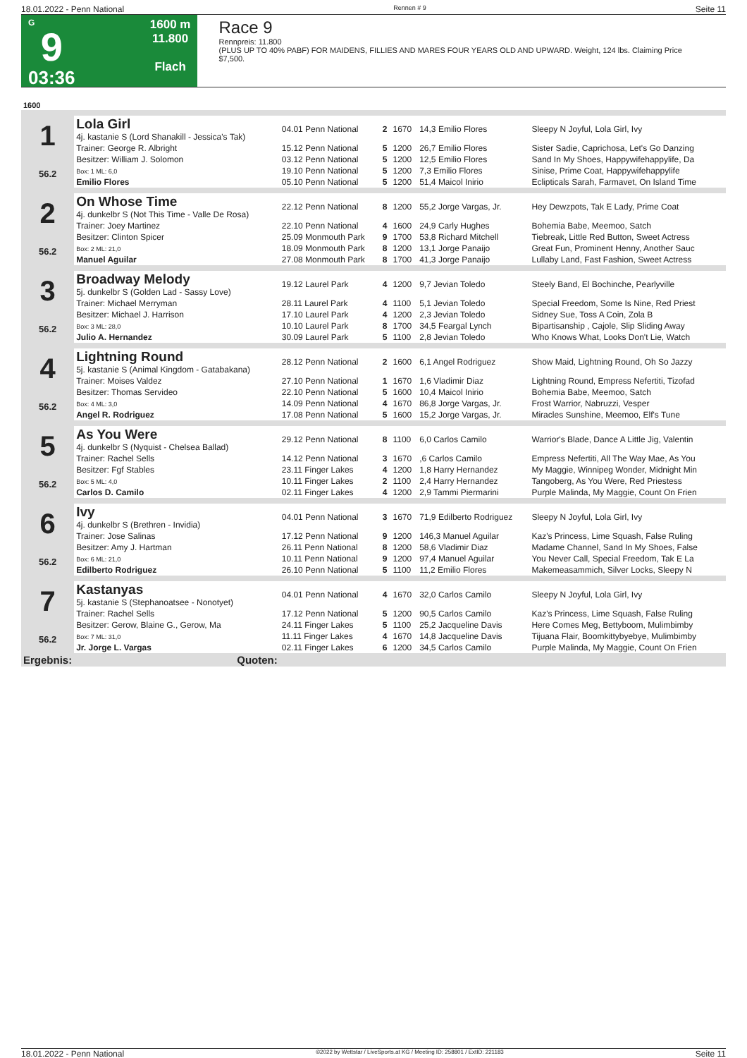18.01.2022 - Penn National Rennen # 9 Seite 11
G
9
03:36
1600 m
11.800
Flach
Race 9
Rennpreis: 11.800
(PLUS UP TO 40% PABF) FOR MAIDENS, FILLIES AND MARES FOUR YEARS OLD AND UPWARD. Weight, 124 lbs. Claiming Price $7,500.
| 1600 | | | | | | |
| 1 56.2 | Lola Girl 4j. kastanie S (Lord Shanakill - Jessica's Tak) | 04.01 Penn National | 2 | 1670 | 14,3 Emilio Flores | Sleepy N Joyful, Lola Girl, Ivy |
| | Trainer: George R. Albright | 15.12 Penn National | 5 | 1200 | 26,7 Emilio Flores | Sister Sadie, Caprichosa, Let's Go Danzing |
| | Besitzer: William J. Solomon | 03.12 Penn National | 5 | 1200 | 12,5 Emilio Flores | Sand In My Shoes, Happywifehappylife, Da |
| | Box: 1 ML: 6,0 | 19.10 Penn National | 5 | 1200 | 7,3 Emilio Flores | Sinise, Prime Coat, Happywifehappylife |
| | Emilio Flores | 05.10 Penn National | 5 | 1200 | 51,4 Maicol Inirio | Eclipticals Sarah, Farmavet, On Island Time |
| 2 56.2 | On Whose Time 4j. dunkelbr S (Not This Time - Valle De Rosa) | 22.12 Penn National | 8 | 1200 | 55,2 Jorge Vargas, Jr. | Hey Dewzpots, Tak E Lady, Prime Coat |
| | Trainer: Joey Martinez | 22.10 Penn National | 4 | 1600 | 24,9 Carly Hughes | Bohemia Babe, Meemoo, Satch |
| | Besitzer: Clinton Spicer | 25.09 Monmouth Park | 9 | 1700 | 53,8 Richard Mitchell | Tiebreak, Little Red Button, Sweet Actress |
| | Box: 2 ML: 21,0 | 18.09 Monmouth Park | 8 | 1200 | 13,1 Jorge Panaijo | Great Fun, Prominent Henny, Another Sauc |
| | Manuel Aguilar | 27.08 Monmouth Park | 8 | 1700 | 41,3 Jorge Panaijo | Lullaby Land, Fast Fashion, Sweet Actress |
| 3 56.2 | Broadway Melody 5j. dunkelbr S (Golden Lad - Sassy Love) | 19.12 Laurel Park | 4 | 1200 | 9,7 Jevian Toledo | Steely Band, El Bochinche, Pearlyville |
| | Trainer: Michael Merryman | 28.11 Laurel Park | 4 | 1100 | 5,1 Jevian Toledo | Special Freedom, Some Is Nine, Red Priest |
| | Besitzer: Michael J. Harrison | 17.10 Laurel Park | 4 | 1200 | 2,3 Jevian Toledo | Sidney Sue, Toss A Coin, Zola B |
| | Box: 3 ML: 28,0 | 10.10 Laurel Park | 8 | 1700 | 34,5 Feargal Lynch | Bipartisanship , Cajole, Slip Sliding Away |
| | Julio A. Hernandez | 30.09 Laurel Park | 5 | 1100 | 2,8 Jevian Toledo | Who Knows What, Looks Don't Lie, Watch |
| 4 56.2 | Lightning Round 5j. kastanie S (Animal Kingdom - Gatabakana) | 28.12 Penn National | 2 | 1600 | 6,1 Angel Rodriguez | Show Maid, Lightning Round, Oh So Jazzy |
| | Trainer: Moises Valdez | 27.10 Penn National | 1 | 1670 | 1,6 Vladimir Diaz | Lightning Round, Empress Nefertiti, Tizofad |
| | Besitzer: Thomas Servideo | 22.10 Penn National | 5 | 1600 | 10,4 Maicol Inirio | Bohemia Babe, Meemoo, Satch |
| | Box: 4 ML: 3,0 | 14.09 Penn National | 4 | 1670 | 86,8 Jorge Vargas, Jr. | Frost Warrior, Nabruzzi, Vesper |
| | Angel R. Rodriguez | 17.08 Penn National | 5 | 1600 | 15,2 Jorge Vargas, Jr. | Miracles Sunshine, Meemoo, Elf's Tune |
| 5 56.2 | As You Were 4j. dunkelbr S (Nyquist - Chelsea Ballad) | 29.12 Penn National | 8 | 1100 | 6,0 Carlos Camilo | Warrior's Blade, Dance A Little Jig, Valentin |
| | Trainer: Rachel Sells | 14.12 Penn National | 3 | 1670 | ,6 Carlos Camilo | Empress Nefertiti, All The Way Mae, As You |
| | Besitzer: Fgf Stables | 23.11 Finger Lakes | 4 | 1200 | 1,8 Harry Hernandez | My Maggie, Winnipeg Wonder, Midnight Min |
| | Box: 5 ML: 4,0 | 10.11 Finger Lakes | 2 | 1100 | 2,4 Harry Hernandez | Tangoberg, As You Were, Red Priestess |
| | Carlos D. Camilo | 02.11 Finger Lakes | 4 | 1200 | 2,9 Tammi Piermarini | Purple Malinda, My Maggie, Count On Frien |
| 6 56.2 | Ivy 4j. dunkelbr S (Brethren - Invidia) | 04.01 Penn National | 3 | 1670 | 71,9 Edilberto Rodriguez | Sleepy N Joyful, Lola Girl, Ivy |
| | Trainer: Jose Salinas | 17.12 Penn National | 9 | 1200 | 146,3 Manuel Aguilar | Kaz's Princess, Lime Squash, False Ruling |
| | Besitzer: Amy J. Hartman | 26.11 Penn National | 8 | 1200 | 58,6 Vladimir Diaz | Madame Channel, Sand In My Shoes, False |
| | Box: 6 ML: 21,0 | 10.11 Penn National | 9 | 1200 | 97,4 Manuel Aguilar | You Never Call, Special Freedom, Tak E La |
| | Edilberto Rodriguez | 26.10 Penn National | 5 | 1100 | 11,2 Emilio Flores | Makemeasammich, Silver Locks, Sleepy N |
| 7 56.2 | Kastanyas 5j. kastanie S (Stephanoatsee - Nonotyet) | 04.01 Penn National | 4 | 1670 | 32,0 Carlos Camilo | Sleepy N Joyful, Lola Girl, Ivy |
| | Trainer: Rachel Sells | 17.12 Penn National | 5 | 1200 | 90,5 Carlos Camilo | Kaz's Princess, Lime Squash, False Ruling |
| | Besitzer: Gerow, Blaine G., Gerow, Ma | 24.11 Finger Lakes | 5 | 1100 | 25,2 Jacqueline Davis | Here Comes Meg, Bettyboom, Mulimbimby |
| | Box: 7 ML: 31,0 | 11.11 Finger Lakes | 4 | 1670 | 14,8 Jacqueline Davis | Tijuana Flair, Boomkittybyebye, Mulimbimby |
| | Jr. Jorge L. Vargas | 02.11 Finger Lakes | 6 | 1200 | 34,5 Carlos Camilo | Purple Malinda, My Maggie, Count On Frien |
| Ergebnis: | Quoten: | | | | | |
18.01.2022 - Penn National ©2022 by Wettstar / LiveSports.at KG / Meeting ID: 258801 / ExtID: 221183 Seite 11